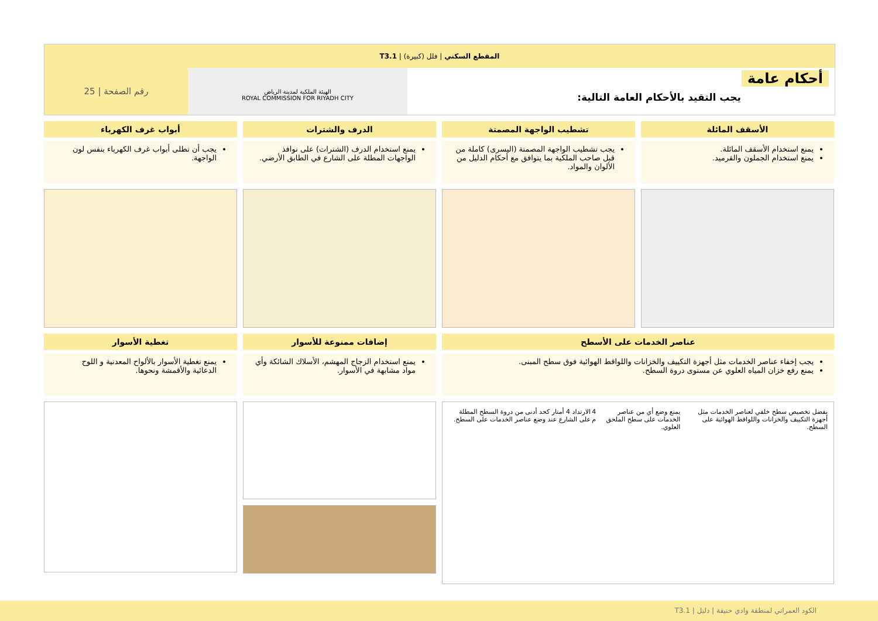المقطع السكني | فلل (كبيرة) | T3.1
أحكام عامة
يجب التقيد بالأحكام العامة التالية:
الهيئة الملكية لمدينة الرياض
ROYAL COMMISSION FOR RIYADH CITY
رقم الصفحة | 25
الأسقف المائلة
يمنع استخدام الأسقف المائلة.
يمنع استخدام الجملون والقرميد.
تشطيب الواجهة المصمتة
يجب تشطيب الواجهة المصمتة (اليسرى) كاملة من قبل صاحب الملكية بما يتوافق مع أحكام الدليل من الألوان والمواد.
الدرف والشترات
يمنع استخدام الدرف (الشترات) على نوافذ الواجهات المطلة على الشارع في الطابق الأرضي.
أبواب غرف الكهرباء
يجب أن تطلى أبواب غرف الكهرباء بنفس لون الواجهة.
عناصر الخدمات على الأسطح
يجب إخفاء عناصر الخدمات مثل أجهزة التكييف والخزانات واللواقط الهوائية فوق سطح المبنى.
يمنع رفع خزان المياه العلوي عن مستوى دروة السطح.
يفضل تخصيص سطح خلفي لعناصر الخدمات مثل أجهزة التكييف والخزانات واللواقط الهوائية على السطح. يمنع وضع أي من عناصر الخدمات على سطح الملحق العلوي. 4 م الارتداد 4 أمتار كحد أدنى من دروة السطح المطلة على الشارع عند وضع عناصر الخدمات على السطح.
إضافات ممنوعة للأسوار
يمنع استخدام الزجاج المهشم، الأسلاك الشائكة وأي مواد مشابهة في الأسوار.
تغطية الأسوار
يمنع تغطية الأسوار بالألواح المعدنية و اللوح الدعائية والأقمشة ونحوها.
الكود العمراني لمنطقة وادي حنيفة | دليل | T3.1